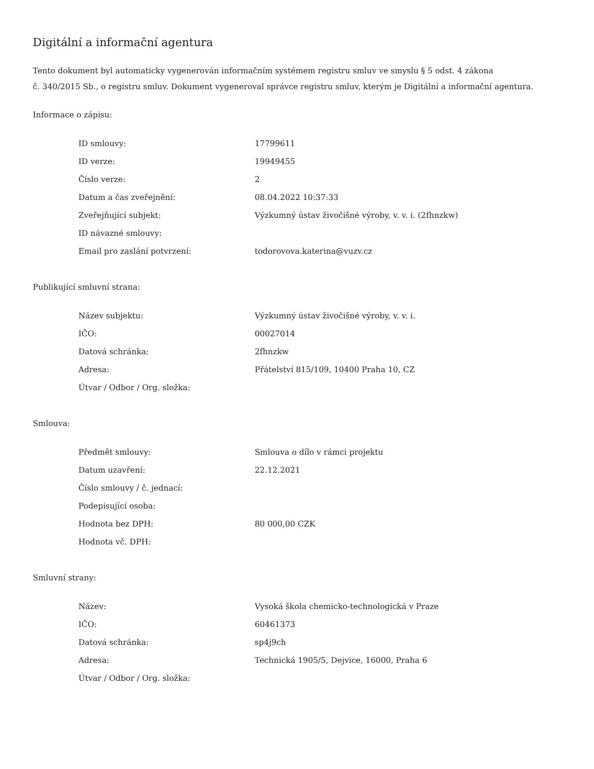Digitální a informační agentura
Tento dokument byl automaticky vygenerován informačním systémem registru smluv ve smyslu § 5 odst. 4 zákona
č. 340/2015 Sb., o registru smluv. Dokument vygeneroval správce registru smluv, kterým je Digitální a informační agentura.
Informace o zápisu:
| ID smlouvy: | 17799611 |
| ID verze: | 19949455 |
| Číslo verze: | 2 |
| Datum a čas zveřejnění: | 08.04.2022 10:37:33 |
| Zveřejňující subjekt: | Výzkumný ústav živočišné výroby, v. v. i. (2fhnzkw) |
| ID návazné smlouvy: | |
| Email pro zaslání potvrzení: | todorovova.katerina@vuzv.cz |
Publikující smluvní strana:
| Název subjektu: | Výzkumný ústav živočišné výroby, v. v. i. |
| IČO: | 00027014 |
| Datová schránka: | 2fhnzkw |
| Adresa: | Přátelství 815/109, 10400 Praha 10, CZ |
| Útvar / Odbor / Org. složka: | |
Smlouva:
| Předmět smlouvy: | Smlouva o dílo v rámci projektu |
| Datum uzavření: | 22.12.2021 |
| Číslo smlouvy / č. jednací: | |
| Podepisující osoba: | |
| Hodnota bez DPH: | 80 000,00 CZK |
| Hodnota vč. DPH: | |
Smluvní strany:
| Název: | Vysoká škola chemicko-technologická v Praze |
| IČO: | 60461373 |
| Datová schránka: | sp4j9ch |
| Adresa: | Technická 1905/5, Dejvice, 16000, Praha 6 |
| Útvar / Odbor / Org. složka: | |